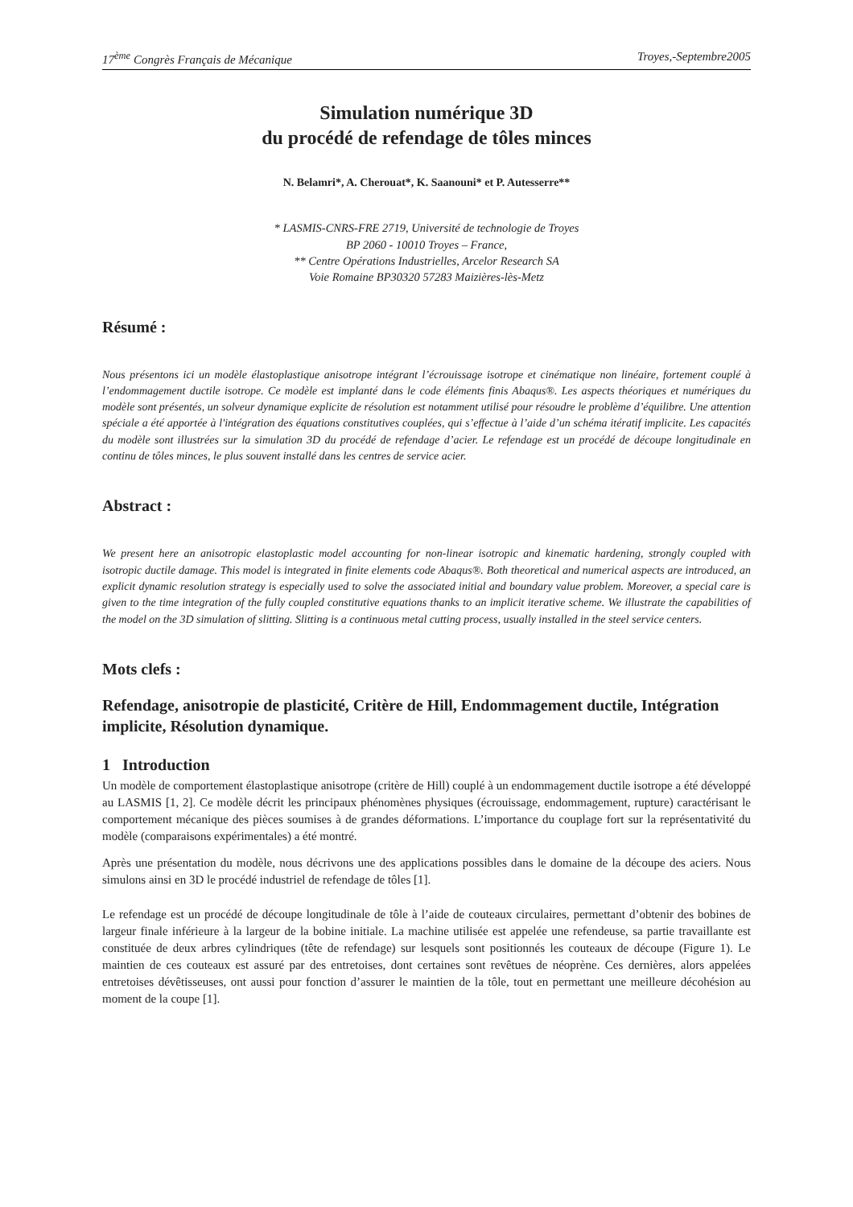17<sup>ème</sup> Congrès Français de Mécanique Troyes,-Septembre2005
Simulation numérique 3D
du procédé de refendage de tôles minces
N. Belamri*, A. Cherouat*, K. Saanouni* et P. Autesserre**
* LASMIS-CNRS-FRE 2719, Université de technologie de Troyes
BP 2060 - 10010 Troyes – France,
** Centre Opérations Industrielles, Arcelor Research SA
Voie Romaine BP30320 57283 Maizières-lès-Metz
Résumé :
Nous présentons ici un modèle élastoplastique anisotrope intégrant l’écrouissage isotrope et cinématique non linéaire, fortement couplé à l’endommagement ductile isotrope. Ce modèle est implanté dans le code éléments finis Abaqus®. Les aspects théoriques et numériques du modèle sont présentés, un solveur dynamique explicite de résolution est notamment utilisé pour résoudre le problème d’équilibre. Une attention spéciale a été apportée à l'intégration des équations constitutives couplées, qui s’effectue à l’aide d’un schéma itératif implicite. Les capacités du modèle sont illustrées sur la simulation 3D du procédé de refendage d’acier. Le refendage est un procédé de découpe longitudinale en continu de tôles minces, le plus souvent installé dans les centres de service acier.
Abstract :
We present here an anisotropic elastoplastic model accounting for non-linear isotropic and kinematic hardening, strongly coupled with isotropic ductile damage. This model is integrated in finite elements code Abaqus®. Both theoretical and numerical aspects are introduced, an explicit dynamic resolution strategy is especially used to solve the associated initial and boundary value problem. Moreover, a special care is given to the time integration of the fully coupled constitutive equations thanks to an implicit iterative scheme. We illustrate the capabilities of the model on the 3D simulation of slitting. Slitting is a continuous metal cutting process, usually installed in the steel service centers.
Mots clefs :
Refendage, anisotropie de plasticité, Critère de Hill, Endommagement ductile, Intégration implicite, Résolution dynamique.
1 Introduction
Un modèle de comportement élastoplastique anisotrope (critère de Hill) couplé à un endommagement ductile isotrope a été développé au LASMIS [1, 2]. Ce modèle décrit les principaux phénomènes physiques (écrouissage, endommagement, rupture) caractérisant le comportement mécanique des pièces soumises à de grandes déformations. L’importance du couplage fort sur la représentativité du modèle (comparaisons expérimentales) a été montré.
Après une présentation du modèle, nous décrivons une des applications possibles dans le domaine de la découpe des aciers. Nous simulons ainsi en 3D le procédé industriel de refendage de tôles [1].
Le refendage est un procédé de découpe longitudinale de tôle à l’aide de couteaux circulaires, permettant d’obtenir des bobines de largeur finale inférieure à la largeur de la bobine initiale. La machine utilisée est appelée une refendeuse, sa partie travaillante est constituée de deux arbres cylindriques (tête de refendage) sur lesquels sont positionnés les couteaux de découpe (Figure 1). Le maintien de ces couteaux est assuré par des entretoises, dont certaines sont revêtues de néoprène. Ces dernières, alors appelées entretoises dévêtisseuses, ont aussi pour fonction d’assurer le maintien de la tôle, tout en permettant une meilleure décohésion au moment de la coupe [1].